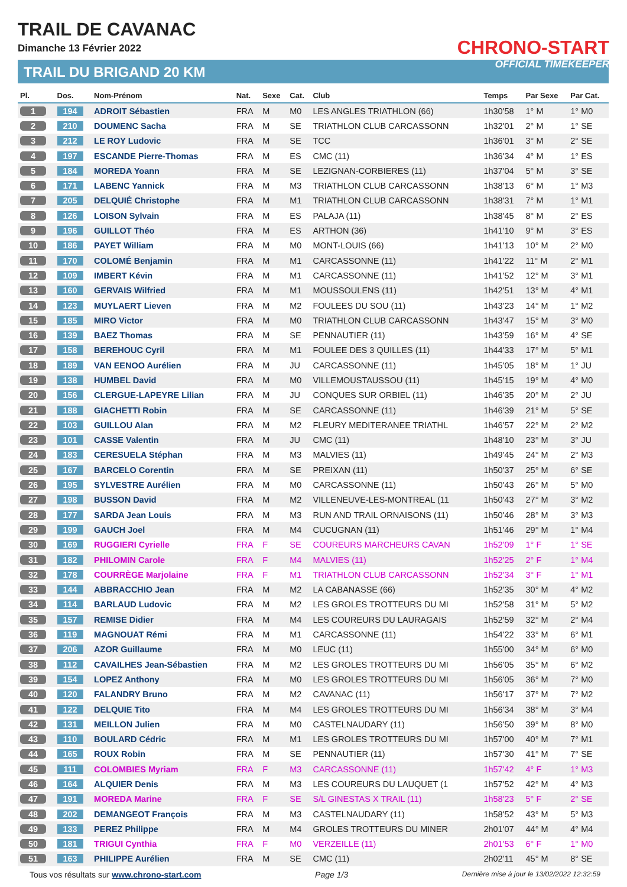TRAIL DE CAVANAC
Dimanche 13 Février 2022
TRAIL DU BRIGAND 20 KM
CHRONO-START
OFFICIAL TIMEKEEPER
| Pl. | Dos. | Nom-Prénom | Nat. | Sexe | Cat. | Club | Temps | Par Sexe | Par Cat. |
| --- | --- | --- | --- | --- | --- | --- | --- | --- | --- |
| 1 | 194 | ADROIT Sébastien | FRA | M | M0 | LES ANGLES TRIATHLON (66) | 1h30'58 | 1° M | 1° M0 |
| 2 | 210 | DOUMENC Sacha | FRA | M | SE | TRIATHLON CLUB CARCASSONN | 1h32'01 | 2° M | 1° SE |
| 3 | 212 | LE ROY Ludovic | FRA | M | SE | TCC | 1h36'01 | 3° M | 2° SE |
| 4 | 197 | ESCANDE Pierre-Thomas | FRA | M | ES | CMC (11) | 1h36'34 | 4° M | 1° ES |
| 5 | 184 | MOREDA Yoann | FRA | M | SE | LEZIGNAN-CORBIERES (11) | 1h37'04 | 5° M | 3° SE |
| 6 | 171 | LABENC Yannick | FRA | M | M3 | TRIATHLON CLUB CARCASSONN | 1h38'13 | 6° M | 1° M3 |
| 7 | 205 | DELQUIÉ Christophe | FRA | M | M1 | TRIATHLON CLUB CARCASSONN | 1h38'31 | 7° M | 1° M1 |
| 8 | 126 | LOISON Sylvain | FRA | M | ES | PALAJA (11) | 1h38'45 | 8° M | 2° ES |
| 9 | 196 | GUILLOT Théo | FRA | M | ES | ARTHON (36) | 1h41'10 | 9° M | 3° ES |
| 10 | 186 | PAYET William | FRA | M | M0 | MONT-LOUIS (66) | 1h41'13 | 10° M | 2° M0 |
| 11 | 170 | COLOMÉ Benjamin | FRA | M | M1 | CARCASSONNE (11) | 1h41'22 | 11° M | 2° M1 |
| 12 | 109 | IMBERT Kévin | FRA | M | M1 | CARCASSONNE (11) | 1h41'52 | 12° M | 3° M1 |
| 13 | 160 | GERVAIS Wilfried | FRA | M | M1 | MOUSSOULENS (11) | 1h42'51 | 13° M | 4° M1 |
| 14 | 123 | MUYLAERT Lieven | FRA | M | M2 | FOULEES DU SOU (11) | 1h43'23 | 14° M | 1° M2 |
| 15 | 185 | MIRO Victor | FRA | M | M0 | TRIATHLON CLUB CARCASSONN | 1h43'47 | 15° M | 3° M0 |
| 16 | 139 | BAEZ Thomas | FRA | M | SE | PENNAUTIER (11) | 1h43'59 | 16° M | 4° SE |
| 17 | 158 | BEREHOUC Cyril | FRA | M | M1 | FOULEE DES 3 QUILLES (11) | 1h44'33 | 17° M | 5° M1 |
| 18 | 189 | VAN EENOO Aurélien | FRA | M | JU | CARCASSONNE (11) | 1h45'05 | 18° M | 1° JU |
| 19 | 138 | HUMBEL David | FRA | M | M0 | VILLEMOUSTAUSSOU (11) | 1h45'15 | 19° M | 4° M0 |
| 20 | 156 | CLERGUE-LAPEYRE Lilian | FRA | M | JU | CONQUES SUR ORBIEL (11) | 1h46'35 | 20° M | 2° JU |
| 21 | 188 | GIACHETTI Robin | FRA | M | SE | CARCASSONNE (11) | 1h46'39 | 21° M | 5° SE |
| 22 | 103 | GUILLOU Alan | FRA | M | M2 | FLEURY MEDITERANEE TRIATHL | 1h46'57 | 22° M | 2° M2 |
| 23 | 101 | CASSE Valentin | FRA | M | JU | CMC (11) | 1h48'10 | 23° M | 3° JU |
| 24 | 183 | CERESUELA Stéphan | FRA | M | M3 | MALVIES (11) | 1h49'45 | 24° M | 2° M3 |
| 25 | 167 | BARCELO Corentin | FRA | M | SE | PREIXAN (11) | 1h50'37 | 25° M | 6° SE |
| 26 | 195 | SYLVESTRE Aurélien | FRA | M | M0 | CARCASSONNE (11) | 1h50'43 | 26° M | 5° M0 |
| 27 | 198 | BUSSON David | FRA | M | M2 | VILLENEUVE-LES-MONTREAL (11 | 1h50'43 | 27° M | 3° M2 |
| 28 | 177 | SARDA Jean Louis | FRA | M | M3 | RUN AND TRAIL ORNAISONS (11) | 1h50'46 | 28° M | 3° M3 |
| 29 | 199 | GAUCH Joel | FRA | M | M4 | CUCUGNAN (11) | 1h51'46 | 29° M | 1° M4 |
| 30 | 169 | RUGGIERI Cyrielle | FRA | F | SE | COUREURS MARCHEURS CAVAN | 1h52'09 | 1° F | 1° SE |
| 31 | 182 | PHILOMIN Carole | FRA | F | M4 | MALVIES (11) | 1h52'25 | 2° F | 1° M4 |
| 32 | 178 | COURRÈGE Marjolaine | FRA | F | M1 | TRIATHLON CLUB CARCASSONN | 1h52'34 | 3° F | 1° M1 |
| 33 | 144 | ABBRACCHIO Jean | FRA | M | M2 | LA CABANASSE (66) | 1h52'35 | 30° M | 4° M2 |
| 34 | 114 | BARLAUD Ludovic | FRA | M | M2 | LES GROLES TROTTEURS DU MI | 1h52'58 | 31° M | 5° M2 |
| 35 | 157 | REMISE Didier | FRA | M | M4 | LES COUREURS DU LAURAGAIS | 1h52'59 | 32° M | 2° M4 |
| 36 | 119 | MAGNOUAT Rémi | FRA | M | M1 | CARCASSONNE (11) | 1h54'22 | 33° M | 6° M1 |
| 37 | 206 | AZOR Guillaume | FRA | M | M0 | LEUC (11) | 1h55'00 | 34° M | 6° M0 |
| 38 | 112 | CAVAILHES Jean-Sébastien | FRA | M | M2 | LES GROLES TROTTEURS DU MI | 1h56'05 | 35° M | 6° M2 |
| 39 | 154 | LOPEZ Anthony | FRA | M | M0 | LES GROLES TROTTEURS DU MI | 1h56'05 | 36° M | 7° M0 |
| 40 | 120 | FALANDRY Bruno | FRA | M | M2 | CAVANAC (11) | 1h56'17 | 37° M | 7° M2 |
| 41 | 122 | DELQUIE Tito | FRA | M | M4 | LES GROLES TROTTEURS DU MI | 1h56'34 | 38° M | 3° M4 |
| 42 | 131 | MEILLON Julien | FRA | M | M0 | CASTELNAUDARY (11) | 1h56'50 | 39° M | 8° M0 |
| 43 | 110 | BOULARD Cédric | FRA | M | M1 | LES GROLES TROTTEURS DU MI | 1h57'00 | 40° M | 7° M1 |
| 44 | 165 | ROUX Robin | FRA | M | SE | PENNAUTIER (11) | 1h57'30 | 41° M | 7° SE |
| 45 | 111 | COLOMBIES Myriam | FRA | F | M3 | CARCASSONNE (11) | 1h57'42 | 4° F | 1° M3 |
| 46 | 164 | ALQUIER Denis | FRA | M | M3 | LES COUREURS DU LAUQUET (1 | 1h57'52 | 42° M | 4° M3 |
| 47 | 191 | MOREDA Marine | FRA | F | SE | S/L GINESTAS X TRAIL (11) | 1h58'23 | 5° F | 2° SE |
| 48 | 202 | DEMANGEOT François | FRA | M | M3 | CASTELNAUDARY (11) | 1h58'52 | 43° M | 5° M3 |
| 49 | 133 | PEREZ Philippe | FRA | M | M4 | GROLES TROTTEURS DU MINER | 2h01'07 | 44° M | 4° M4 |
| 50 | 181 | TRIGUI Cynthia | FRA | F | M0 | VERZEILLE (11) | 2h01'53 | 6° F | 1° M0 |
| 51 | 163 | PHILIPPE Aurélien | FRA | M | SE | CMC (11) | 2h02'11 | 45° M | 8° SE |
Tous vos résultats sur www.chrono-start.com Page 1/3 Dernière mise à jour le 13/02/2022 12:32:59